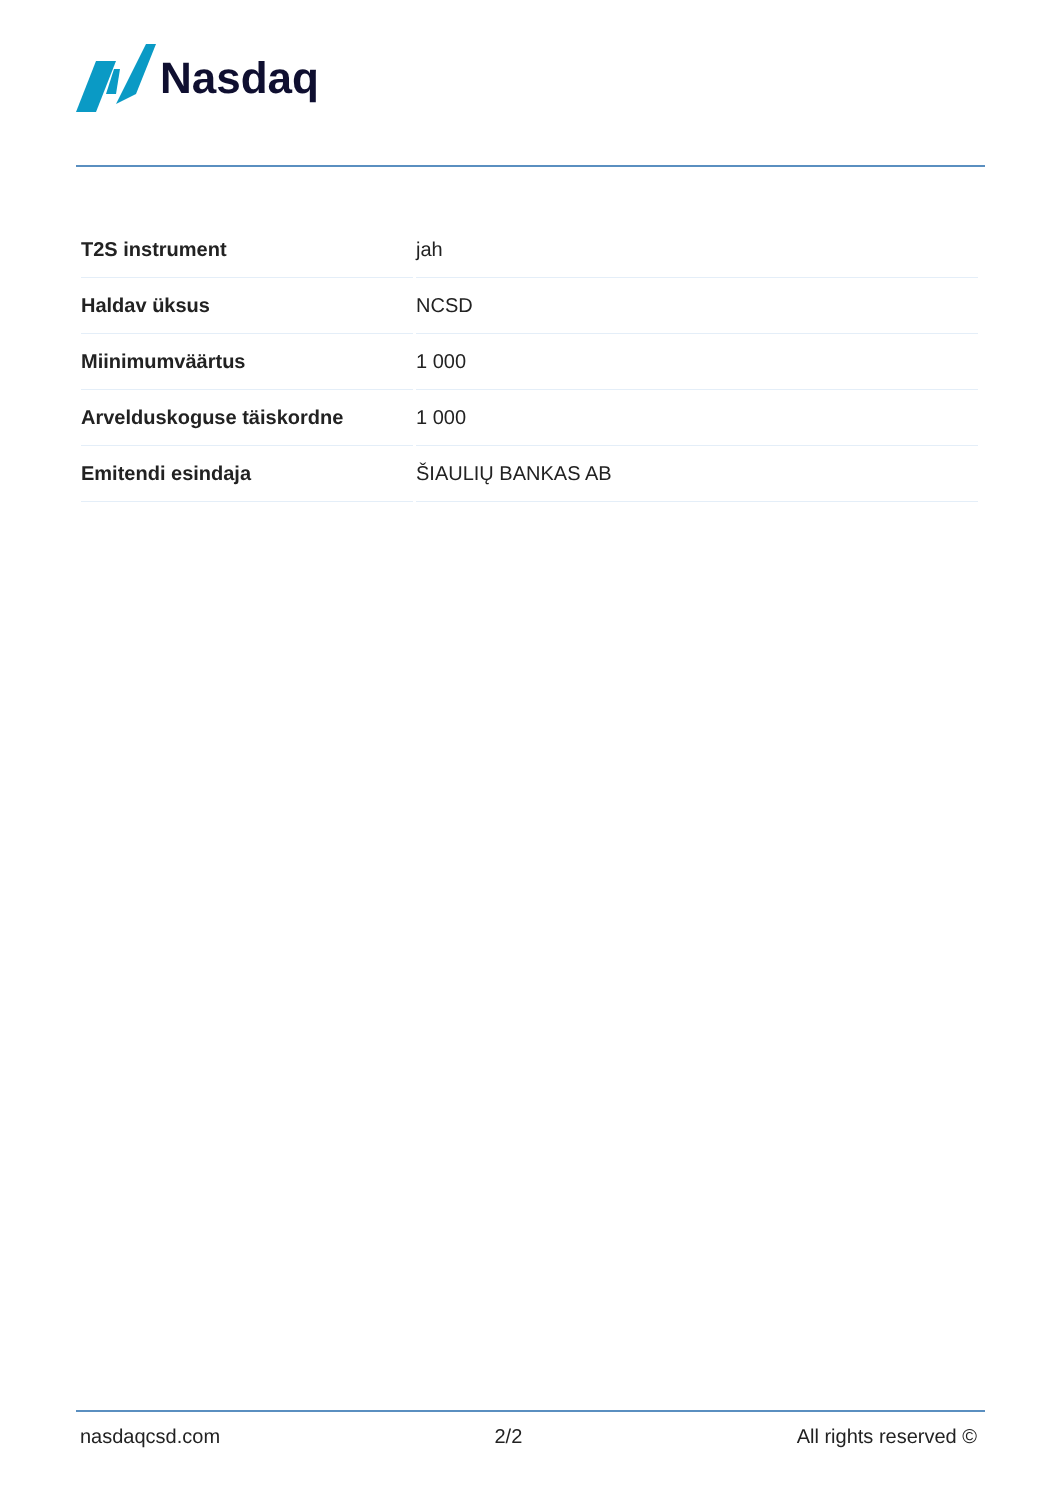Nasdaq
| T2S instrument | jah |
| Haldav üksus | NCSD |
| Miinimumväärtus | 1 000 |
| Arvelduskoguse täiskordne | 1 000 |
| Emitendi esindaja | ŠIAULIŲ BANKAS AB |
nasdaqcsd.com 2/2 All rights reserved ©